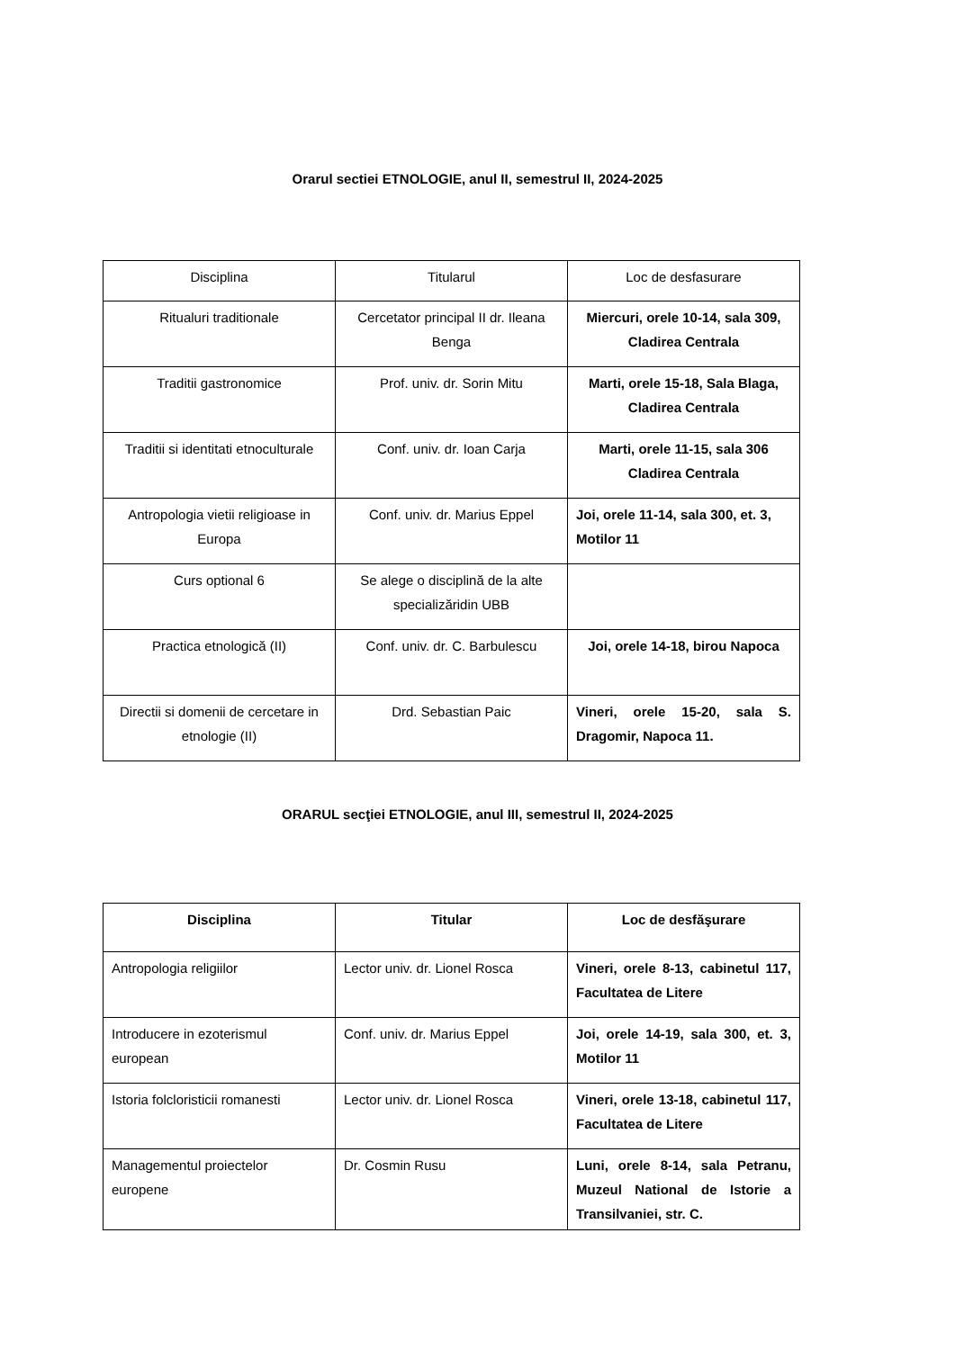Orarul sectiei ETNOLOGIE, anul II, semestrul II, 2024-2025
| Disciplina | Titularul | Loc de desfasurare |
| Ritualuri traditionale | Cercetator principal II dr. Ileana Benga | Miercuri, orele 10-14, sala 309, Cladirea Centrala |
| Traditii gastronomice | Prof. univ. dr. Sorin Mitu | Marti, orele 15-18, Sala Blaga, Cladirea Centrala |
| Traditii si identitati etnoculturale | Conf. univ. dr. Ioan Carja | Marti, orele 11-15, sala 306 Cladirea Centrala |
| Antropologia vietii religioase in Europa | Conf. univ. dr. Marius Eppel | Joi, orele 11-14, sala 300, et. 3, Motilor 11 |
| Curs optional 6 | Se alege o disciplină de la alte specializăridin UBB | |
| Practica etnologică (II) | Conf. univ. dr. C. Barbulescu | Joi, orele 14-18, birou Napoca |
| Directii si domenii de cercetare in etnologie (II) | Drd. Sebastian Paic | Vineri, orele 15-20, sala S. Dragomir, Napoca 11. |
ORARUL secţiei ETNOLOGIE, anul III, semestrul II, 2024-2025
| Disciplina | Titular | Loc de desfăşurare |
| Antropologia religiilor | Lector univ. dr. Lionel Rosca | Vineri, orele 8-13, cabinetul 117, Facultatea de Litere |
| Introducere in ezoterismul european | Conf. univ. dr. Marius Eppel | Joi, orele 14-19, sala 300, et. 3, Motilor 11 |
| Istoria folcloristicii romanesti | Lector univ. dr. Lionel Rosca | Vineri, orele 13-18, cabinetul 117, Facultatea de Litere |
| Managementul proiectelor europene | Dr. Cosmin Rusu | Luni, orele 8-14, sala Petranu, Muzeul National de Istorie a Transilvaniei, str. C. |